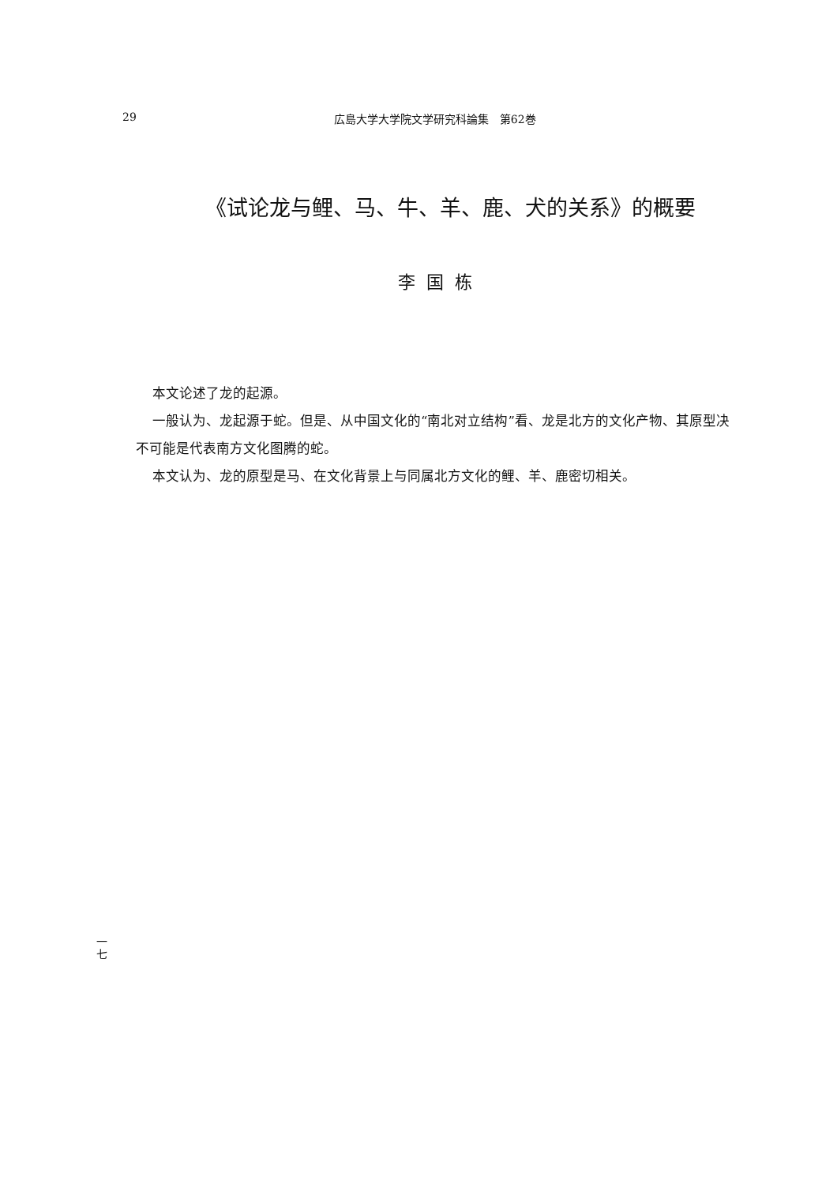29 広島大学大学院文学研究科論集　第62巻
《试论龙与鲤、马、牛、羊、鹿、犬的关系》的概要
李国栋
本文论述了龙的起源。
一般认为、龙起源于蛇。但是、从中国文化的“南北对立结构”看、龙是北方的文化产物、其原型决不可能是代表南方文化图腾的蛇。
本文认为、龙的原型是马、在文化背景上与同属北方文化的鲤、羊、鹿密切相关。
一
七